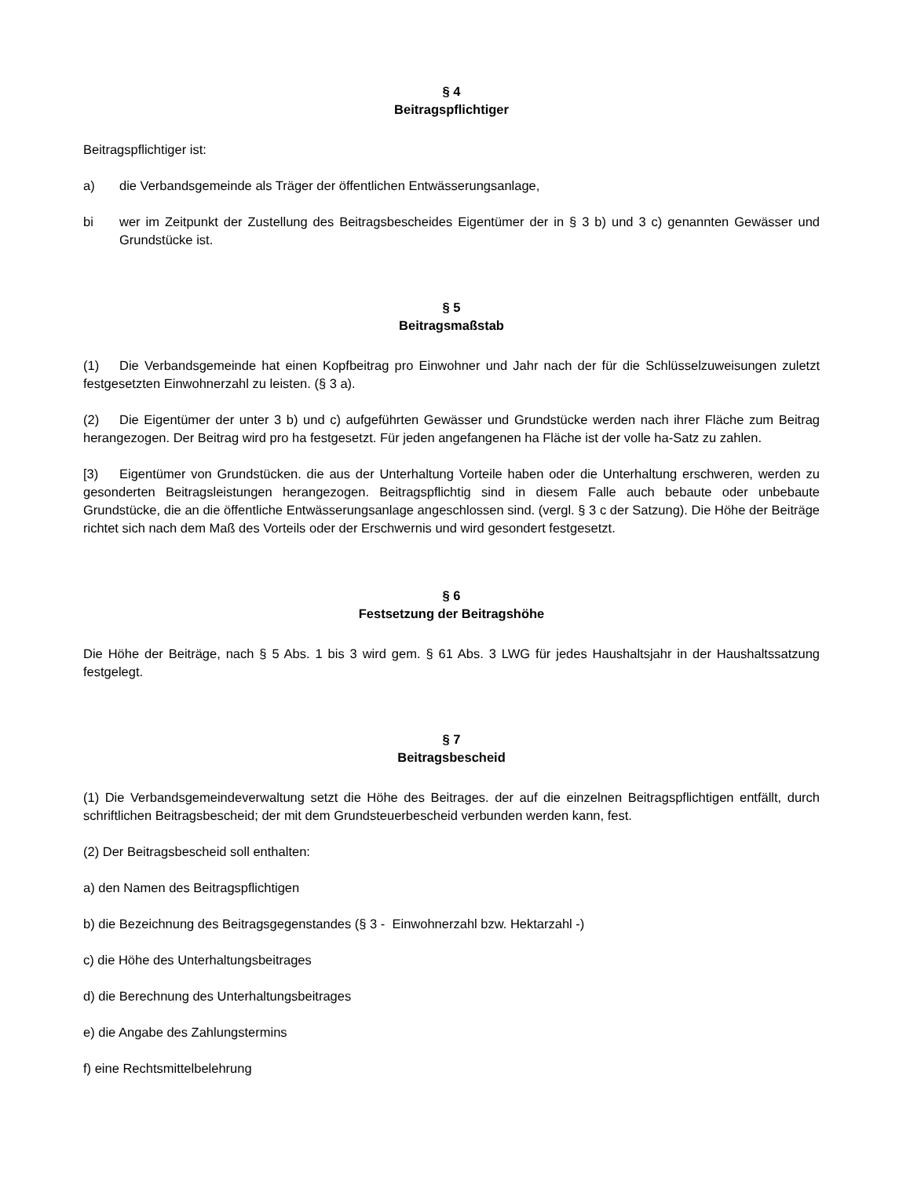§ 4
Beitragspflichtiger
Beitragspflichtiger ist:
a) die Verbandsgemeinde als Träger der öffentlichen Entwässerungsanlage,
bi wer im Zeitpunkt der Zustellung des Beitragsbescheides Eigentümer der in § 3 b) und 3 c) genannten Gewässer und Grundstücke ist.
§ 5
Beitragsmaßstab
(1) Die Verbandsgemeinde hat einen Kopfbeitrag pro Einwohner und Jahr nach der für die Schlüsselzuweisungen zuletzt festgesetzten Einwohnerzahl zu leisten. (§ 3 a).
(2) Die Eigentümer der unter 3 b) und c) aufgeführten Gewässer und Grundstücke werden nach ihrer Fläche zum Beitrag herangezogen. Der Beitrag wird pro ha festgesetzt. Für jeden angefangenen ha Fläche ist der volle ha-Satz zu zahlen.
[3) Eigentümer von Grundstücken. die aus der Unterhaltung Vorteile haben oder die Unterhaltung erschweren, werden zu gesonderten Beitragsleistungen herangezogen. Beitragspflichtig sind in diesem Falle auch bebaute oder unbebaute Grundstücke, die an die öffentliche Entwässerungsanlage angeschlossen sind. (vergl. § 3 c der Satzung). Die Höhe der Beiträge richtet sich nach dem Maß des Vorteils oder der Erschwernis und wird gesondert festgesetzt.
§ 6
Festsetzung der Beitragshöhe
Die Höhe der Beiträge, nach § 5 Abs. 1 bis 3 wird gem. § 61 Abs. 3 LWG für jedes Haushaltsjahr in der Haushaltssatzung festgelegt.
§ 7
Beitragsbescheid
(1) Die Verbandsgemeindeverwaltung setzt die Höhe des Beitrages. der auf die einzelnen Beitragspflichtigen entfällt, durch schriftlichen Beitragsbescheid; der mit dem Grundsteuerbescheid verbunden werden kann, fest.
(2) Der Beitragsbescheid soll enthalten:
a) den Namen des Beitragspflichtigen
b) die Bezeichnung des Beitragsgegenstandes (§ 3 - Einwohnerzahl bzw. Hektarzahl -)
c) die Höhe des Unterhaltungsbeitrages
d) die Berechnung des Unterhaltungsbeitrages
e) die Angabe des Zahlungstermins
f) eine Rechtsmittelbelehrung